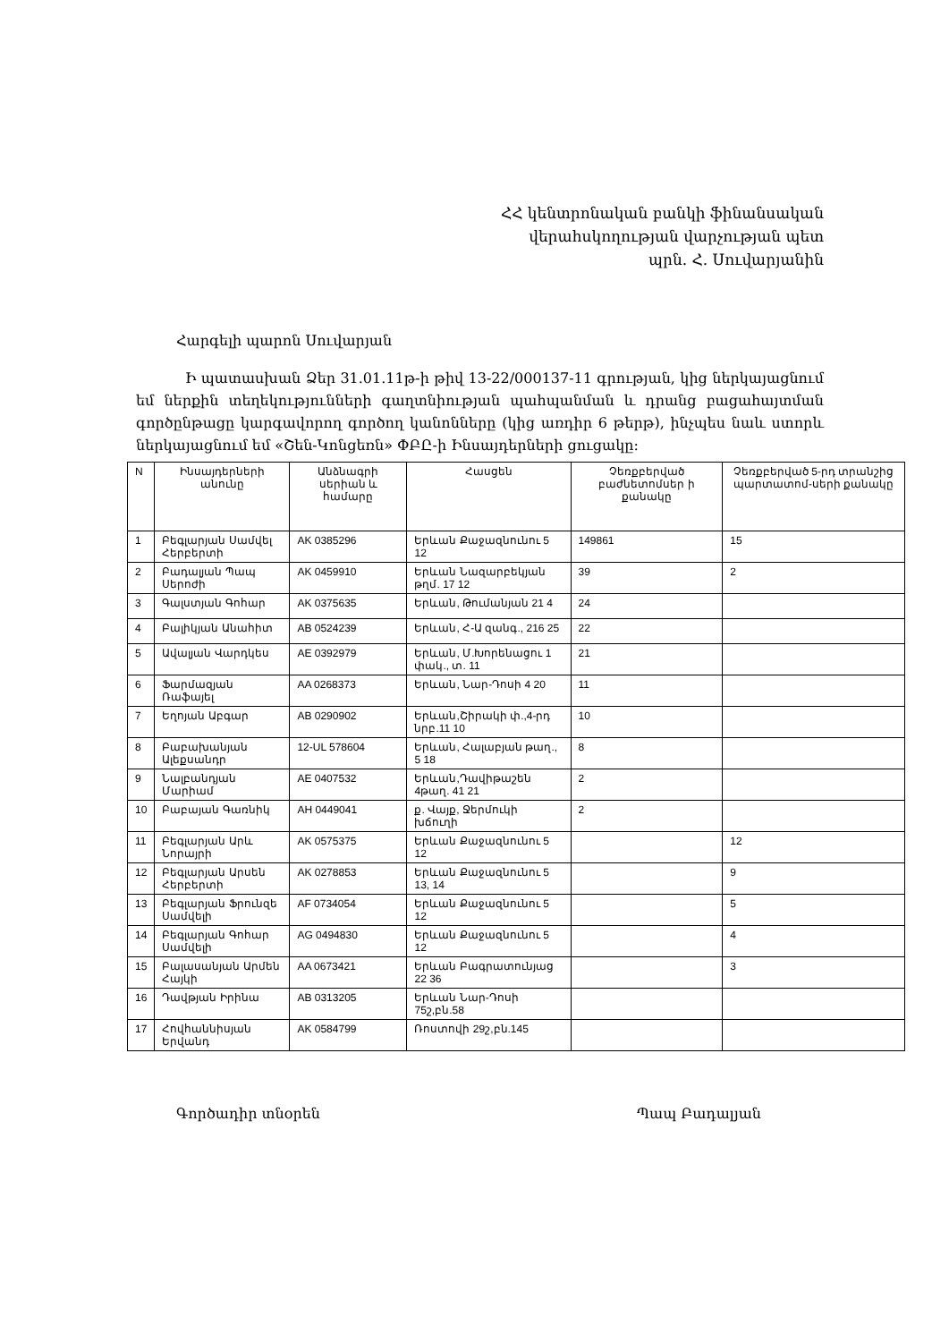ՀՀ կենտրոնական բանկի ֆինանսական
վերահսկողության վարչության պետ
պրն. Հ. Սուվարյանին
Հարգելի պարոն Սուվարյան
Ի պատասխան Ձեր 31.01.11թ-ի թիվ 13-22/000137-11 գրության, կից ներկայացնում եմ ներքին տեղեկությունների գաղտնիության պահպանման և դրանց բացահայտման գործընթացը կարգավորող գործող կանոնները (կից առդիր 6 թերթ), ինչպես նաև ստորև ներկայացնում եմ «Շեն-Կոնցեռն» ՓԲԸ-ի Ինսայդերների ցուցակը:
| N | Ինսայդերների անունը | Անձնագրի սերիան և համարը | Հասցեն | Չեռքբերված բաժնետոմսեր ի քանակը | Չեռքբերված 5-րդ տրանշից պարտատոմ-սերի քանակը |
| --- | --- | --- | --- | --- | --- |
| 1 | Բեգլարյան Սամվել Հերբերտի | AK 0385296 | Երևան Քաջազնունու 5 12 | 149861 | 15 |
| 2 | Բադալյան Պապ Սերոժի | AK 0459910 | Երևան Նազարբեկյան թղմ. 17 12 | 39 | 2 |
| 3 | Գալստյան Գոհար | AK 0375635 | Երևան, Թումանյան 21 4 | 24 | |
| 4 | Բալիկյան Անահիտ | AB 0524239 | Երևան, Հ-Ա զանգ., 216 25 | 22 | |
| 5 | Ավալյան Վարդկես | AE 0392979 | Երևան, Մ.Խորենացու 1 փակ., տ. 11 | 21 | |
| 6 | Ֆարմազյան Ռաֆայել | AA 0268373 | Երևան, Նար-Դոսի 4 20 | 11 | |
| 7 | Եղոյան Աբգար | AB 0290902 | Երևան,Շիրակի փ.,4-րդ նրբ.11 10 | 10 | |
| 8 | Բաբախանյան Ալեքսանդր | 12-UL 578604 | Երևան, Հալաբյան թաղ., 5 18 | 8 | |
| 9 | Նալբանդյան Մարիամ | AE 0407532 | Երևան,Դավիթաշեն 4թաղ. 41 21 | 2 | |
| 10 | Բաբայան Գառնիկ | AH 0449041 | ք. Վայք, Ջերմուկի խճուղի | 2 | |
| 11 | Բեգլարյան Արև Նորայրի | AK 0575375 | Երևան Քաջազնունու 5 12 | | 12 |
| 12 | Բեգլարյան Արսեն Հերբերտի | AK 0278853 | Երևան Քաջազնունու 5 13, 14 | | 9 |
| 13 | Բեգլարյան Ֆրունզե Սամվելի | AF 0734054 | Երևան Քաջազնունու 5 12 | | 5 |
| 14 | Բեգլարյան Գոհար Սամվելի | AG 0494830 | Երևան Քաջազնունու 5 12 | | 4 |
| 15 | Բալասանյան Արմեն Հայկի | AA 0673421 | Երևան Բագրատունյաց 22 36 | | 3 |
| 16 | Դավթյան Իրինա | AB 0313205 | Երևան Նար-Դոսի 75շ,բն.58 | | |
| 17 | Հովհաննիսյան Երվանդ | AK 0584799 | Ռոստովի 29շ,բն.145 | | |
Գործադիր տնօրեն Պապ Բադալյան